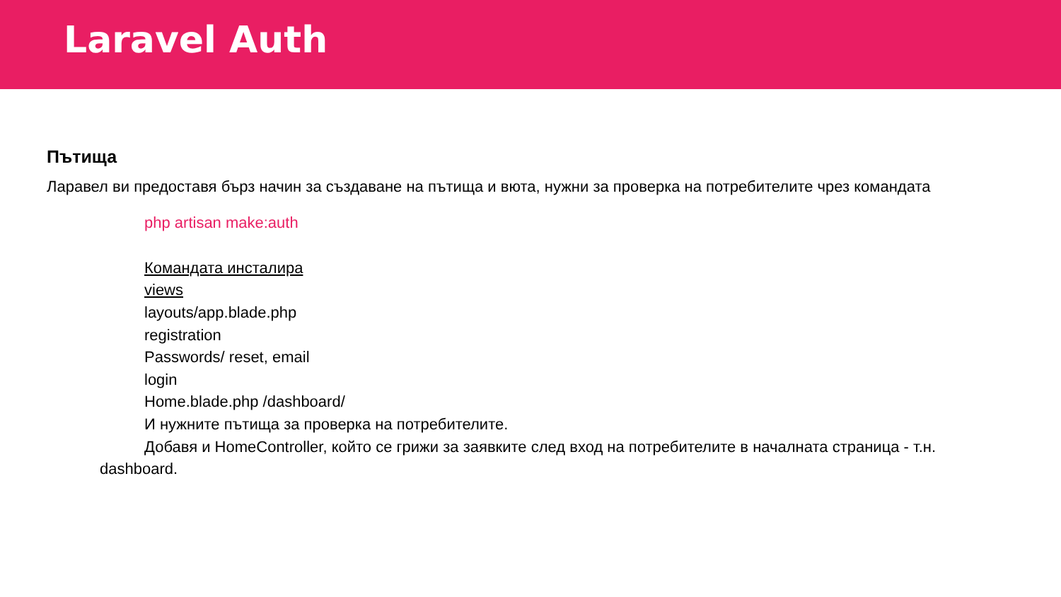Laravel Auth
Пътища
Ларавел ви предоставя бърз начин за създаване на пътища и вюта, нужни за проверка на потребителите чрез командата
php artisan make:auth
Командата инсталира
views
layouts/app.blade.php
registration
Passwords/ reset, email
login
Home.blade.php /dashboard/
И нужните пътища за проверка на потребителите.
Добавя и HomeController, който се грижи за заявките след вход на потребителите в началната страница - т.н. dashboard.